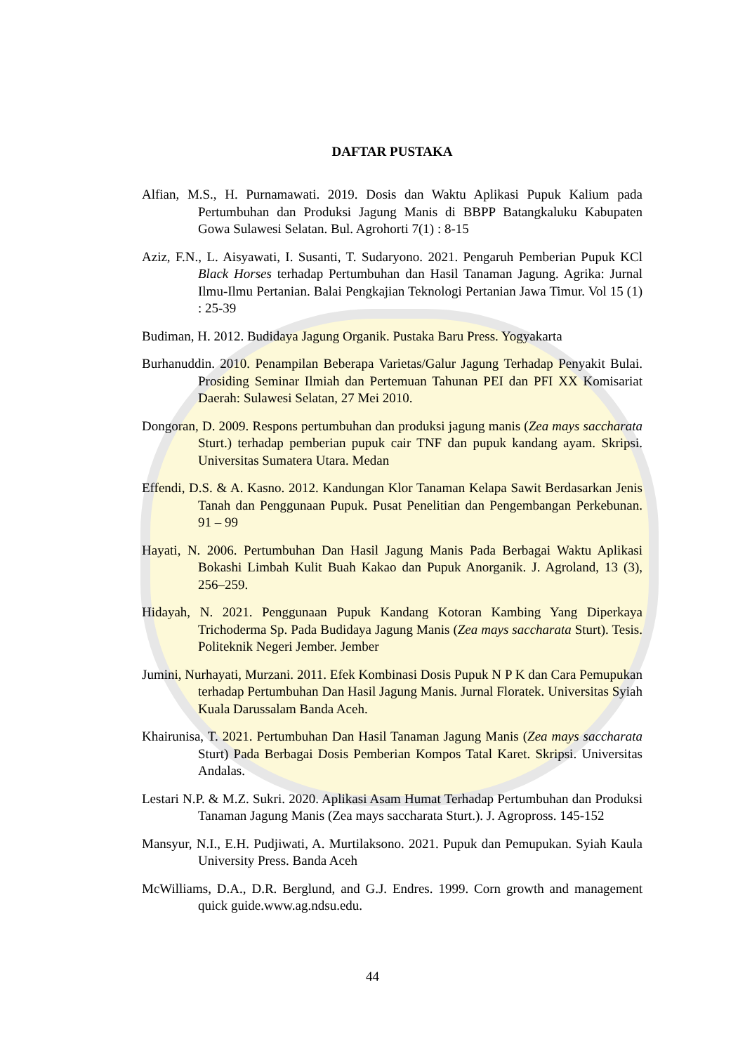DAFTAR PUSTAKA
Alfian, M.S., H. Purnamawati. 2019. Dosis dan Waktu Aplikasi Pupuk Kalium pada Pertumbuhan dan Produksi Jagung Manis di BBPP Batangkaluku Kabupaten Gowa Sulawesi Selatan. Bul. Agrohorti 7(1) : 8-15
Aziz, F.N., L. Aisyawati, I. Susanti, T. Sudaryono. 2021. Pengaruh Pemberian Pupuk KCl Black Horses terhadap Pertumbuhan dan Hasil Tanaman Jagung. Agrika: Jurnal Ilmu-Ilmu Pertanian. Balai Pengkajian Teknologi Pertanian Jawa Timur. Vol 15 (1) : 25-39
Budiman, H. 2012. Budidaya Jagung Organik. Pustaka Baru Press. Yogyakarta
Burhanuddin. 2010. Penampilan Beberapa Varietas/Galur Jagung Terhadap Penyakit Bulai. Prosiding Seminar Ilmiah dan Pertemuan Tahunan PEI dan PFI XX Komisariat Daerah: Sulawesi Selatan, 27 Mei 2010.
Dongoran, D. 2009. Respons pertumbuhan dan produksi jagung manis (Zea mays saccharata Sturt.) terhadap pemberian pupuk cair TNF dan pupuk kandang ayam. Skripsi. Universitas Sumatera Utara. Medan
Effendi, D.S. & A. Kasno. 2012. Kandungan Klor Tanaman Kelapa Sawit Berdasarkan Jenis Tanah dan Penggunaan Pupuk. Pusat Penelitian dan Pengembangan Perkebunan. 91 – 99
Hayati, N. 2006. Pertumbuhan Dan Hasil Jagung Manis Pada Berbagai Waktu Aplikasi Bokashi Limbah Kulit Buah Kakao dan Pupuk Anorganik. J. Agroland, 13 (3), 256–259.
Hidayah, N. 2021. Penggunaan Pupuk Kandang Kotoran Kambing Yang Diperkaya Trichoderma Sp. Pada Budidaya Jagung Manis (Zea mays saccharata Sturt). Tesis. Politeknik Negeri Jember. Jember
Jumini, Nurhayati, Murzani. 2011. Efek Kombinasi Dosis Pupuk N P K dan Cara Pemupukan terhadap Pertumbuhan Dan Hasil Jagung Manis. Jurnal Floratek. Universitas Syiah Kuala Darussalam Banda Aceh.
Khairunisa, T. 2021. Pertumbuhan Dan Hasil Tanaman Jagung Manis (Zea mays saccharata Sturt) Pada Berbagai Dosis Pemberian Kompos Tatal Karet. Skripsi. Universitas Andalas.
Lestari N.P. & M.Z. Sukri. 2020. Aplikasi Asam Humat Terhadap Pertumbuhan dan Produksi Tanaman Jagung Manis (Zea mays saccharata Sturt.). J. Agropross. 145-152
Mansyur, N.I., E.H. Pudjiwati, A. Murtilaksono. 2021. Pupuk dan Pemupukan. Syiah Kaula University Press. Banda Aceh
McWilliams, D.A., D.R. Berglund, and G.J. Endres. 1999. Corn growth and management quick guide.www.ag.ndsu.edu.
44